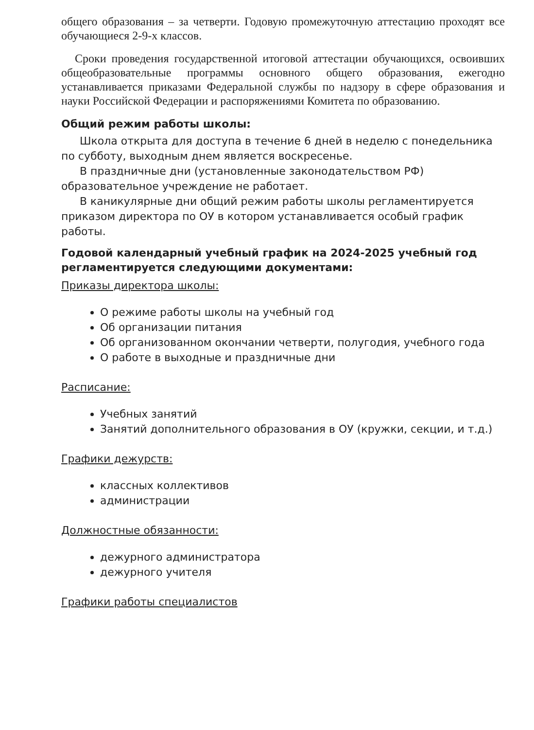общего образования – за четверти. Годовую промежуточную аттестацию проходят все обучающиеся 2-9-х классов.
Сроки проведения государственной итоговой аттестации обучающихся, освоивших общеобразовательные программы основного общего образования, ежегодно устанавливается приказами Федеральной службы по надзору в сфере образования и науки Российской Федерации и распоряжениями Комитета по образованию.
Общий режим работы школы:
Школа открыта для доступа в течение 6 дней в неделю с понедельника по субботу, выходным днем является воскресенье.
В праздничные дни (установленные законодательством РФ) образовательное учреждение не работает.
В каникулярные дни общий режим работы школы регламентируется приказом директора по ОУ в котором устанавливается особый график работы.
Годовой календарный учебный график на 2024-2025 учебный год регламентируется следующими документами:
Приказы директора школы:
О режиме работы школы на учебный год
Об организации питания
Об организованном окончании четверти, полугодия, учебного года
О работе в выходные и праздничные дни
Расписание:
Учебных занятий
Занятий дополнительного образования в ОУ (кружки, секции, и т.д.)
Графики дежурств:
классных коллективов
администрации
Должностные обязанности:
дежурного администратора
дежурного учителя
Графики работы специалистов